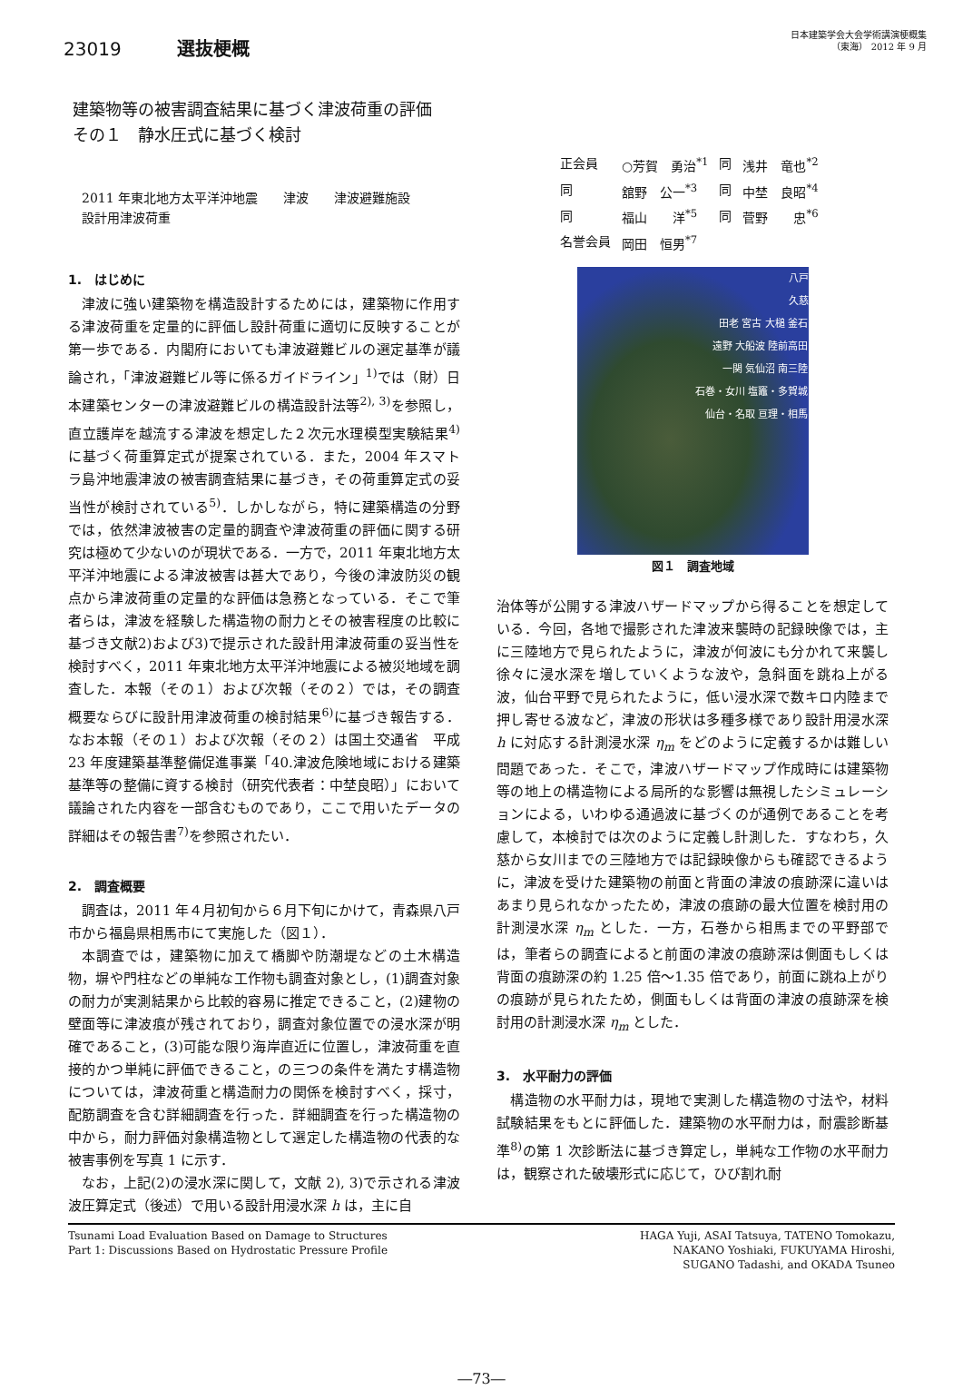23019 選抜梗概
日本建築学会大会学術講演梗概集
（東海） 2012 年 9 月
建築物等の被害調査結果に基づく津波荷重の評価
その１　静水圧式に基づく検討
2011 年東北地方太平洋沖地震　　津波　　津波避難施設
設計用津波荷重
| 正会員 | ○芳賀 勇治<sup>*1</sup> | 同 | 浅井 竜也<sup>*2</sup> |
| 同 | 舘野 公一<sup>*3</sup> | 同 | 中埜 良昭<sup>*4</sup> |
| 同 | 福山 洋<sup>*5</sup> | 同 | 菅野 忠<sup>*6</sup> |
| 名誉会員 | 岡田 恒男<sup>*7</sup> | | |
1.　はじめに
津波に強い建築物を構造設計するためには，建築物に作用する津波荷重を定量的に評価し設計荷重に適切に反映することが第一歩である．内閣府においても津波避難ビルの選定基準が議論され，「津波避難ビル等に係るガイドライン」<sup>1)</sup>では（財）日本建築センターの津波避難ビルの構造設計法等<sup>2), 3)</sup>を参照し，直立護岸を越流する津波を想定した２次元水理模型実験結果<sup>4)</sup>に基づく荷重算定式が提案されている．また，2004 年スマトラ島沖地震津波の被害調査結果に基づき，その荷重算定式の妥当性が検討されている<sup>5)</sup>．しかしながら，特に建築構造の分野では，依然津波被害の定量的調査や津波荷重の評価に関する研究は極めて少ないのが現状である．一方で，2011 年東北地方太平洋沖地震による津波被害は甚大であり，今後の津波防災の観点から津波荷重の定量的な評価は急務となっている．そこで筆者らは，津波を経験した構造物の耐力とその被害程度の比較に基づき文献2)および3)で提示された設計用津波荷重の妥当性を検討すべく，2011 年東北地方太平洋沖地震による被災地域を調査した．本報（その１）および次報（その２）では，その調査概要ならびに設計用津波荷重の検討結果<sup>6)</sup>に基づき報告する．なお本報（その１）および次報（その２）は国土交通省　平成 23 年度建築基準整備促進事業「40.津波危険地域における建築基準等の整備に資する検討（研究代表者：中埜良昭）」において議論された内容を一部含むものであり，ここで用いたデータの詳細はその報告書<sup>7)</sup>を参照されたい．
2.　調査概要
調査は，2011 年４月初旬から６月下旬にかけて，青森県八戸市から福島県相馬市にて実施した（図１）．
本調査では，建築物に加えて橋脚や防潮堤などの土木構造物，塀や門柱などの単純な工作物も調査対象とし，(1)調査対象の耐力が実測結果から比較的容易に推定できること，(2)建物の壁面等に津波痕が残されており，調査対象位置での浸水深が明確であること，(3)可能な限り海岸直近に位置し，津波荷重を直接的かつ単純に評価できること，の三つの条件を満たす構造物については，津波荷重と構造耐力の関係を検討すべく，採寸，配筋調査を含む詳細調査を行った．詳細調査を行った構造物の中から，耐力評価対象構造物として選定した構造物の代表的な被害事例を写真 1 に示す．
なお，上記(2)の浸水深に関して，文献 2), 3)で示される津波波圧算定式（後述）で用いる設計用浸水深 h は，主に自
八戸
久慈
田老 宮古 大槌 釜石
遠野 大船波 陸前高田
一関 気仙沼 南三陸
石巻・女川 塩竈・多賀城
仙台・名取 亘理・相馬
図１　調査地域
治体等が公開する津波ハザードマップから得ることを想定している．今回，各地で撮影された津波来襲時の記録映像では，主に三陸地方で見られたように，津波が何波にも分かれて来襲し徐々に浸水深を増していくような波や，急斜面を跳ね上がる波，仙台平野で見られたように，低い浸水深で数キロ内陸まで押し寄せる波など，津波の形状は多種多様であり設計用浸水深 h に対応する計測浸水深 η<sub>m</sub> をどのように定義するかは難しい問題であった．そこで，津波ハザードマップ作成時には建築物等の地上の構造物による局所的な影響は無視したシミュレーションによる，いわゆる通過波に基づくのが通例であることを考慮して，本検討では次のように定義し計測した．すなわち，久慈から女川までの三陸地方では記録映像からも確認できるように，津波を受けた建築物の前面と背面の津波の痕跡深に違いはあまり見られなかったため，津波の痕跡の最大位置を検討用の計測浸水深 η<sub>m</sub> とした．一方，石巻から相馬までの平野部では，筆者らの調査によると前面の津波の痕跡深は側面もしくは背面の痕跡深の約 1.25 倍～1.35 倍であり，前面に跳ね上がりの痕跡が見られたため，側面もしくは背面の津波の痕跡深を検討用の計測浸水深 η<sub>m</sub> とした．
3.　水平耐力の評価
構造物の水平耐力は，現地で実測した構造物の寸法や，材料試験結果をもとに評価した．建築物の水平耐力は，耐震診断基準<sup>8)</sup>の第 1 次診断法に基づき算定し，単純な工作物の水平耐力は，観察された破壊形式に応じて，ひび割れ耐
Tsunami Load Evaluation Based on Damage to Structures
Part 1: Discussions Based on Hydrostatic Pressure Profile
HAGA Yuji, ASAI Tatsuya, TATENO Tomokazu,
NAKANO Yoshiaki, FUKUYAMA Hiroshi,
SUGANO Tadashi, and OKADA Tsuneo
―73―